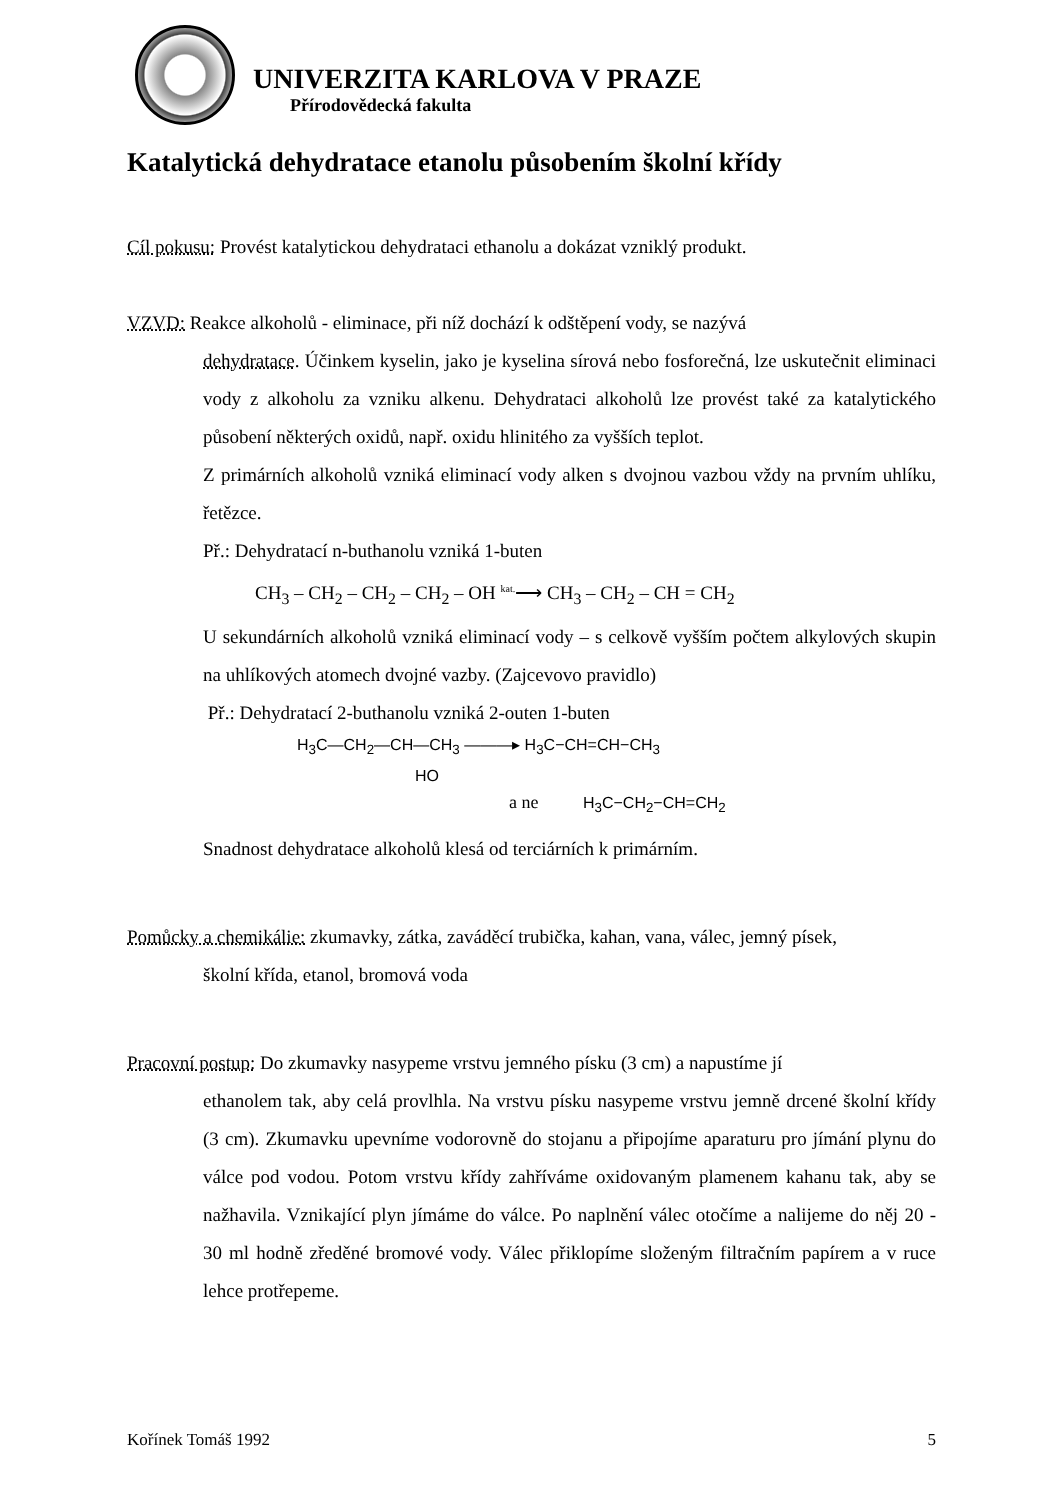UNIVERZITA KARLOVA V PRAZE
Přírodovědecká fakulta
Katalytická dehydratace etanolu působením školní křídy
Cíl pokusu: Provést katalytickou dehydrataci ethanolu a dokázat vzniklý produkt.
VZVD: Reakce alkoholů - eliminace, při níž dochází k odštěpení vody, se nazývá
dehydratace. Účinkem kyselin, jako je kyselina sírová nebo fosforečná, lze uskutečnit eliminaci vody z alkoholu za vzniku alkenu. Dehydrataci alkoholů lze provést také za katalytického působení některých oxidů, např. oxidu hlinitého za vyšších teplot.
Z primárních alkoholů vzniká eliminací vody alken s dvojnou vazbou vždy na prvním uhlíku, řetězce.
Př.: Dehydratací n-buthanolu vzniká 1-buten
CH<sub>3</sub> – CH<sub>2</sub> – CH<sub>2</sub> – CH<sub>2</sub> – OH <sup>kat.</sup>⟶ CH<sub>3</sub> – CH<sub>2</sub> – CH = CH<sub>2</sub>
U sekundárních alkoholů vzniká eliminací vody – s celkově vyšším počtem alkylových skupin na uhlíkových atomech dvojné vazby. (Zajcevovo pravidlo)
Př.: Dehydratací 2-buthanolu vzniká 2-outen 1-buten
H<sub>3</sub>C—CH<sub>2</sub>—CH—CH<sub>3</sub> ———▸ H<sub>3</sub>C−CH=CH−CH<sub>3</sub>
HO
a ne H<sub>3</sub>C−CH<sub>2</sub>−CH=CH<sub>2</sub>
Snadnost dehydratace alkoholů klesá od terciárních k primárním.
Pomůcky a chemikálie: zkumavky, zátka, zaváděcí trubička, kahan, vana, válec, jemný písek,
školní křída, etanol, bromová voda
Pracovní postup: Do zkumavky nasypeme vrstvu jemného písku (3 cm) a napustíme jí
ethanolem tak, aby celá provlhla. Na vrstvu písku nasypeme vrstvu jemně drcené školní křídy (3 cm). Zkumavku upevníme vodorovně do stojanu a připojíme aparaturu pro jímání plynu do válce pod vodou. Potom vrstvu křídy zahříváme oxidovaným plamenem kahanu tak, aby se nažhavila. Vznikající plyn jímáme do válce. Po naplnění válec otočíme a nalijeme do něj 20 - 30 ml hodně zředěné bromové vody. Válec přiklopíme složeným filtračním papírem a v ruce lehce protřepeme.
Kořínek Tomáš 1992 5